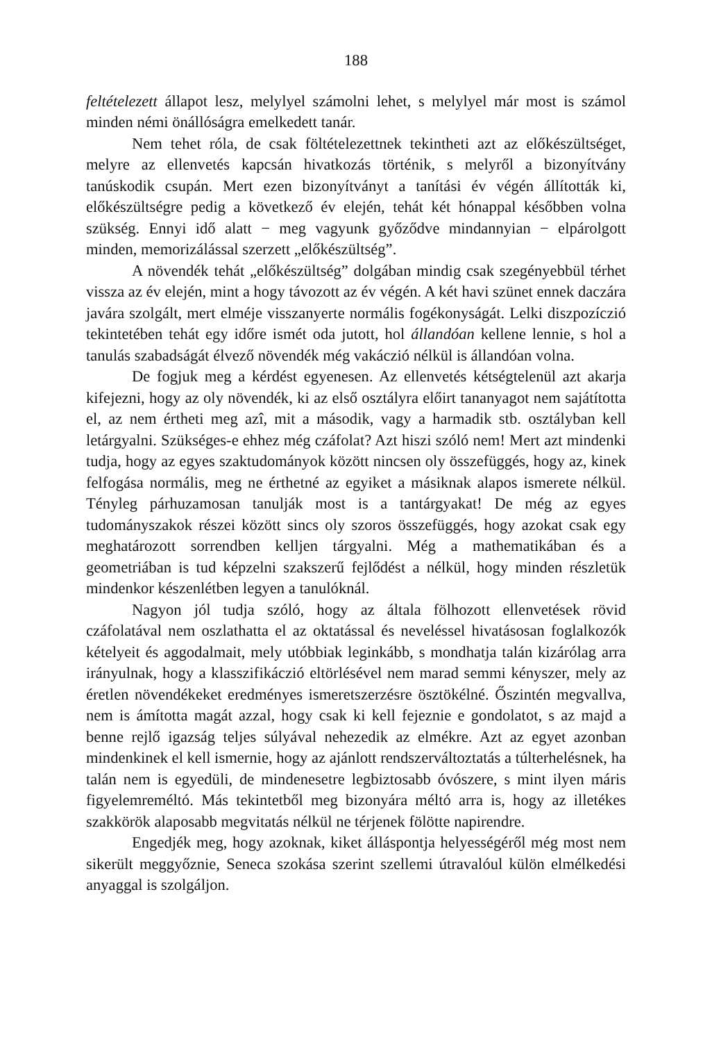188
feltételezett állapot lesz, melylyel számolni lehet, s melylyel már most is számol minden némi önállóságra emelkedett tanár.
Nem tehet róla, de csak föltételezettnek tekintheti azt az előké­szültséget, melyre az ellenvetés kapcsán hivatkozás történik, s melyről a bizonyítvány tanúskodik csupán. Mert ezen bizonyítványt a tanítási év végén állították ki, előkészültségre pedig a következő év elején, tehát két hónappal későbben volna szükség. Ennyi idő alatt − meg vagyunk győződve mindannyian − elpárolgott minden, memorizálással szerzett „előkészültség”.
A növendék tehát „előkészültség” dolgában mindig csak szegé­nyebbül térhet vissza az év elején, mint a hogy távozott az év végén. A két havi szünet ennek daczára javára szolgált, mert elméje vissza­nyerte normális fogékonyságát. Lelki diszpozíczió tekintetében tehát egy időre ismét oda jutott, hol állandóan kellene lennie, s hol a tanulás szabadságát élvező növendék még vakáczió nélkül is állan­dóan volna.
De fogjuk meg a kérdést egyenesen. Az ellenvetés kétségtelenül azt akarja kifejezni, hogy az oly növendék, ki az első osztályra előirt tananyagot nem sajátította el, az nem értheti meg azî, mit a második, vagy a harmadik stb. osztályban kell letárgyalni. Szükséges-e ehhez még czáfolat? Azt hiszi szóló nem! Mert azt mindenki tudja, hogy az egyes szaktudományok között nincsen oly összefüggés, hogy az, kinek felfogása normális, meg ne érthetné az egyiket a másiknak alapos ismerete nélkül. Tényleg párhuzamosan tanulják most is a tantár­gyakat! De még az egyes tudományszakok részei között sincs oly szoros összefüggés, hogy azokat csak egy meghatározott sorrendben kelljen tárgyalni. Még a mathematikában és a geometriában is tud képzelni szakszerű fejlődést a nélkül, hogy minden részletük mindenkor készenlétben legyen a tanulóknál.
Nagyon jól tudja szóló, hogy az általa fölhozott ellenvetések rövid czáfolatával nem oszlathatta el az oktatással és neveléssel hiva­tásosan foglalkozók kételyeit és aggodalmait, mely utóbbiak leginkább, s mondhatja talán kizárólag arra irányulnak, hogy a klasszifikáczió eltörlésével nem marad semmi kényszer, mely az éretlen növendékeket eredményes ismeretszerzésre ösztökélné. Őszintén megvallva, nem is ámította magát azzal, hogy csak ki kell fejeznie e gondolatot, s az majd a benne rejlő igazság teljes súlyával nehezedik az elmékre. Azt az egyet azonban mindenkinek el kell ismernie, hogy az ajánlott rendszerváltoz­tatás a túlterhelésnek, ha talán nem is egyedüli, de mindenesetre legbiztosabb óvószere, s mint ilyen máris figyelemreméltó. Más tekin­tetből meg bizonyára méltó arra is, hogy az illetékes szakkörök alapo­sabb megvitatás nélkül ne térjenek fölötte napirendre.
Engedjék meg, hogy azoknak, kiket álláspontja helyességéről még most nem sikerült meggyőznie, Seneca szokása szerint szellemi útravalóul külön elmélkedési anyaggal is szolgáljon.